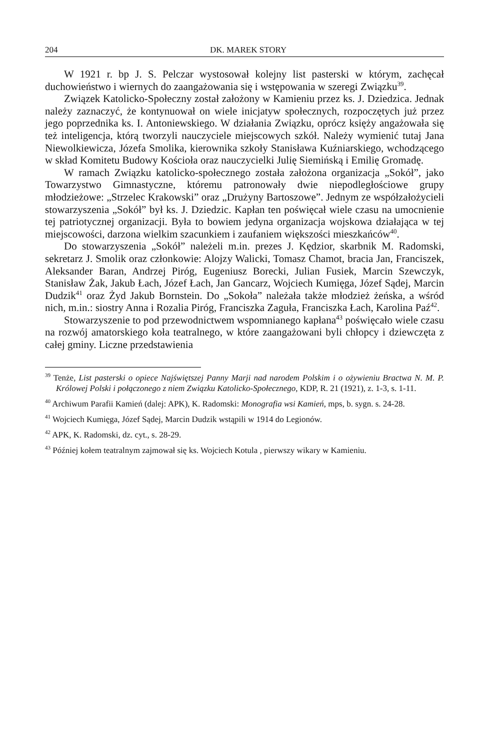204 DK. MAREK STORY
W 1921 r. bp J. S. Pelczar wystosował kolejny list pasterski w którym, zachęcał duchowieństwo i wiernych do zaangażowania się i wstępowania w szeregi Związku<sup>39</sup>.
Związek Katolicko-Społeczny został założony w Kamieniu przez ks. J. Dziedzica. Jednak należy zaznaczyć, że kontynuował on wiele inicjatyw społecznych, rozpoczętych już przez jego poprzednika ks. I. Antoniewskiego. W działania Związku, oprócz księży angażowała się też inteligencja, którą tworzyli nauczyciele miejscowych szkół. Należy wymienić tutaj Jana Niewolkiewicza, Józefa Smolika, kierownika szkoły Stanisława Kuźniarskiego, wchodzącego w skład Komitetu Budowy Kościoła oraz nauczycielki Julię Siemińską i Emilię Gromadę.
W ramach Związku katolicko-społecznego została założona organizacja „Sokół”, jako Towarzystwo Gimnastyczne, któremu patronowały dwie niepodległościowe grupy młodzieżowe: „Strzelec Krakowski” oraz „Drużyny Bartoszowe”. Jednym ze współzałożycieli stowarzyszenia „Sokół” był ks. J. Dziedzic. Kapłan ten poświęcał wiele czasu na umocnienie tej patriotycznej organizacji. Była to bowiem jedyna organizacja wojskowa działająca w tej miejscowości, darzona wielkim szacunkiem i zaufaniem większości mieszkańców<sup>40</sup>.
Do stowarzyszenia „Sokół” należeli m.in. prezes J. Kędzior, skarbnik M. Radomski, sekretarz J. Smolik oraz członkowie: Alojzy Walicki, Tomasz Chamot, bracia Jan, Franciszek, Aleksander Baran, Andrzej Piróg, Eugeniusz Borecki, Julian Fusiek, Marcin Szewczyk, Stanisław Żak, Jakub Łach, Józef Łach, Jan Gancarz, Wojciech Kumięga, Józef Sądej, Marcin Dudzik<sup>41</sup> oraz Żyd Jakub Bornstein. Do „Sokoła” należała także młodzież żeńska, a wśród nich, m.in.: siostry Anna i Rozalia Piróg, Franciszka Zaguła, Franciszka Łach, Karolina Paź<sup>42</sup>.
Stowarzyszenie to pod przewodnictwem wspomnianego kapłana<sup>43</sup> poświęcało wiele czasu na rozwój amatorskiego koła teatralnego, w które zaangażowani byli chłopcy i dziewczęta z całej gminy. Liczne przedstawienia
<sup>39</sup> Tenże, List pasterski o opiece Najświętszej Panny Marji nad narodem Polskim i o ożywieniu Bractwa N. M. P. Królowej Polski i połączonego z niem Związku Katolicko-Społecznego, KDP, R. 21 (1921), z. 1-3, s. 1-11.
<sup>40</sup> Archiwum Parafii Kamień (dalej: APK), K. Radomski: Monografia wsi Kamień, mps, b. sygn. s. 24-28.
<sup>41</sup> Wojciech Kumięga, Józef Sądej, Marcin Dudzik wstąpili w 1914 do Legionów.
<sup>42</sup> APK, K. Radomski, dz. cyt., s. 28-29.
<sup>43</sup> Później kołem teatralnym zajmował się ks. Wojciech Kotula , pierwszy wikary w Kamieniu.